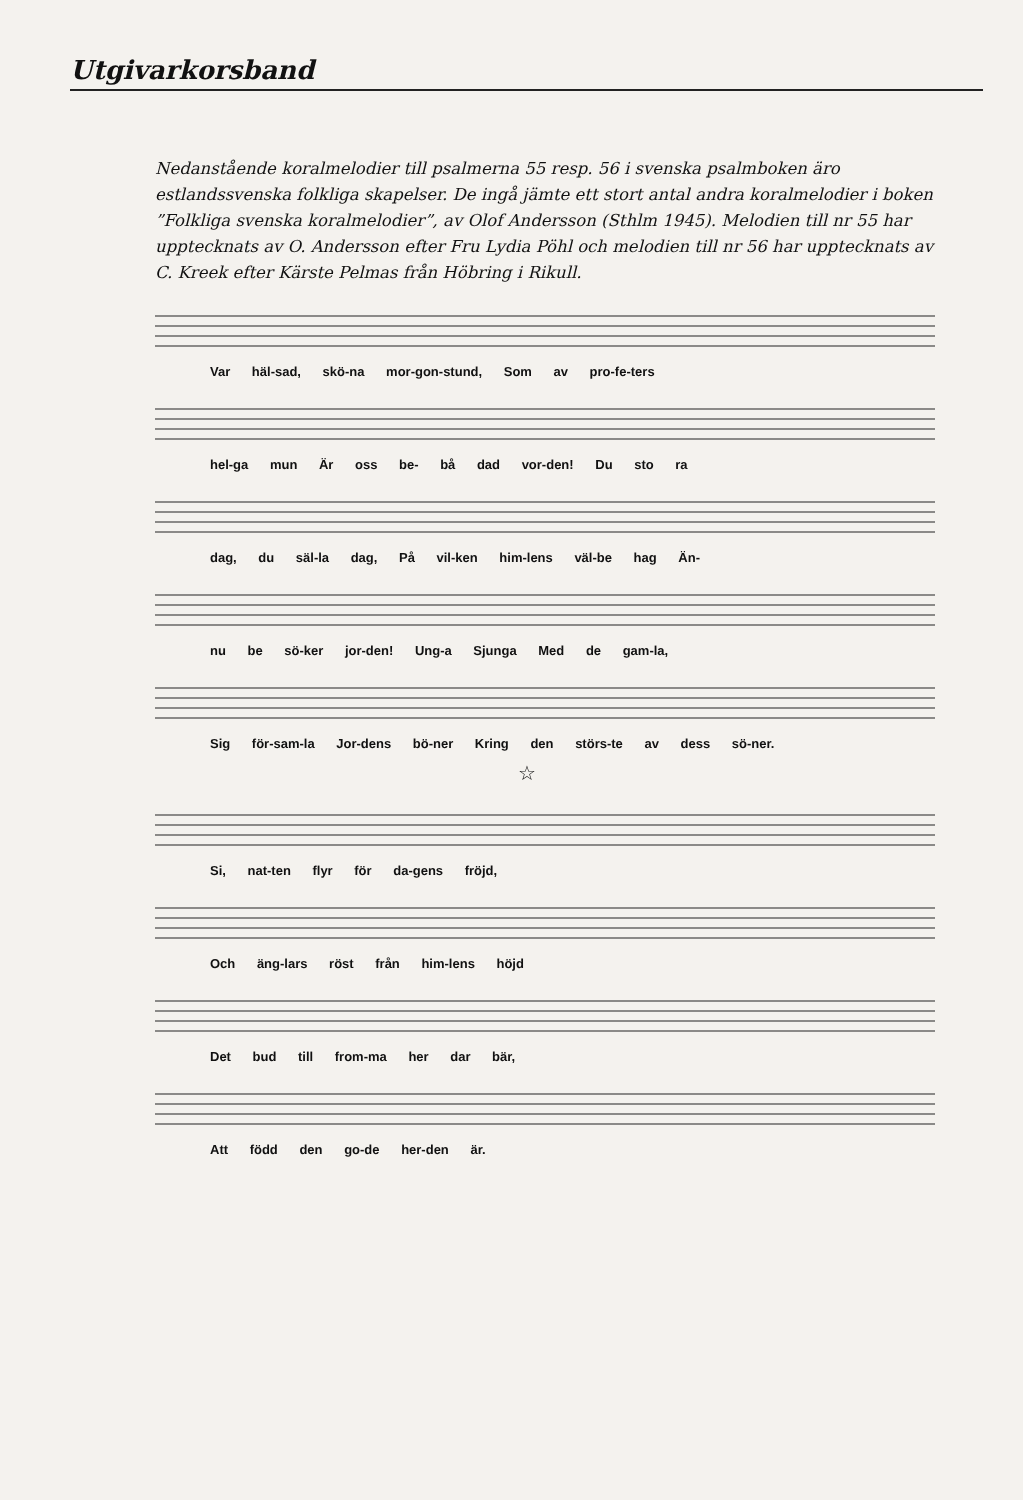Utgivarkorsband
Nedanstående koralmelodier till psalmerna 55 resp. 56 i svenska psalmboken äro estlandssvenska folkliga skapelser. De ingå jämte ett stort antal andra koralmelodier i boken ”Folkliga svenska koralmelodier”, av Olof Andersson (Sthlm 1945). Melodien till nr 55 har uppteck­nats av O. Andersson efter Fru Lydia Pöhl och melodien till nr 56 har uppteck­nats av C. Kreek efter Kärste Pelmas från Höbring i Rikull.
Var häl-sad, skö-na mor-gon-stund, Som av pro-fe-ters
hel-ga mun Är oss be- bå dad vor-den! Du sto ra
dag, du säl-la dag, På vil-ken him-lens väl-be hag Än-
nu be sö-ker jor-den! Ung-a Sjunga Med de gam-la,
Sig för-sam-la Jor-dens bö-ner Kring den störs-te av dess sö-ner.
☆
Si, nat-ten flyr för da-gens fröjd,
Och äng-lars röst från him-lens höjd
Det bud till from-ma her dar bär,
Att född den go-de her-den är.